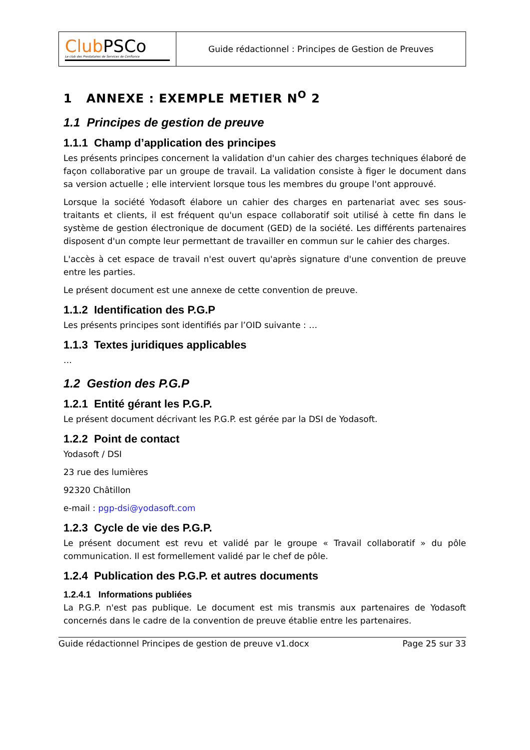| Club PSCo Le club des Prestataires de Services de Confiance | Guide rédactionnel : Principes de Gestion de Preuves |
1 ANNEXE : EXEMPLE METIER N<sup>O</sup> 2
1.1 Principes de gestion de preuve
1.1.1 Champ d’application des principes
Les présents principes concernent la validation d'un cahier des charges techniques élaboré de façon collaborative par un groupe de travail. La validation consiste à figer le document dans sa version actuelle ; elle intervient lorsque tous les membres du groupe l'ont approuvé.
Lorsque la société Yodasoft élabore un cahier des charges en partenariat avec ses sous-traitants et clients, il est fréquent qu'un espace collaboratif soit utilisé à cette fin dans le système de gestion électronique de document (GED) de la société. Les différents partenaires disposent d'un compte leur permettant de travailler en commun sur le cahier des charges.
L'accès à cet espace de travail n'est ouvert qu'après signature d'une convention de preuve entre les parties.
Le présent document est une annexe de cette convention de preuve.
1.1.2 Identification des P.G.P
Les présents principes sont identifiés par l’OID suivante : …
1.1.3 Textes juridiques applicables
…
1.2 Gestion des P.G.P
1.2.1 Entité gérant les P.G.P.
Le présent document décrivant les P.G.P. est gérée par la DSI de Yodasoft.
1.2.2 Point de contact
Yodasoft / DSI
23 rue des lumières
92320 Châtillon
e-mail : pgp-dsi@yodasoft.com
1.2.3 Cycle de vie des P.G.P.
Le présent document est revu et validé par le groupe « Travail collaboratif » du pôle communication. Il est formellement validé par le chef de pôle.
1.2.4 Publication des P.G.P. et autres documents
1.2.4.1 Informations publiées
La P.G.P. n'est pas publique. Le document est mis transmis aux partenaires de Yodasoft concernés dans le cadre de la convention de preuve établie entre les partenaires.
Guide rédactionnel Principes de gestion de preuve v1.docx Page 25 sur 33